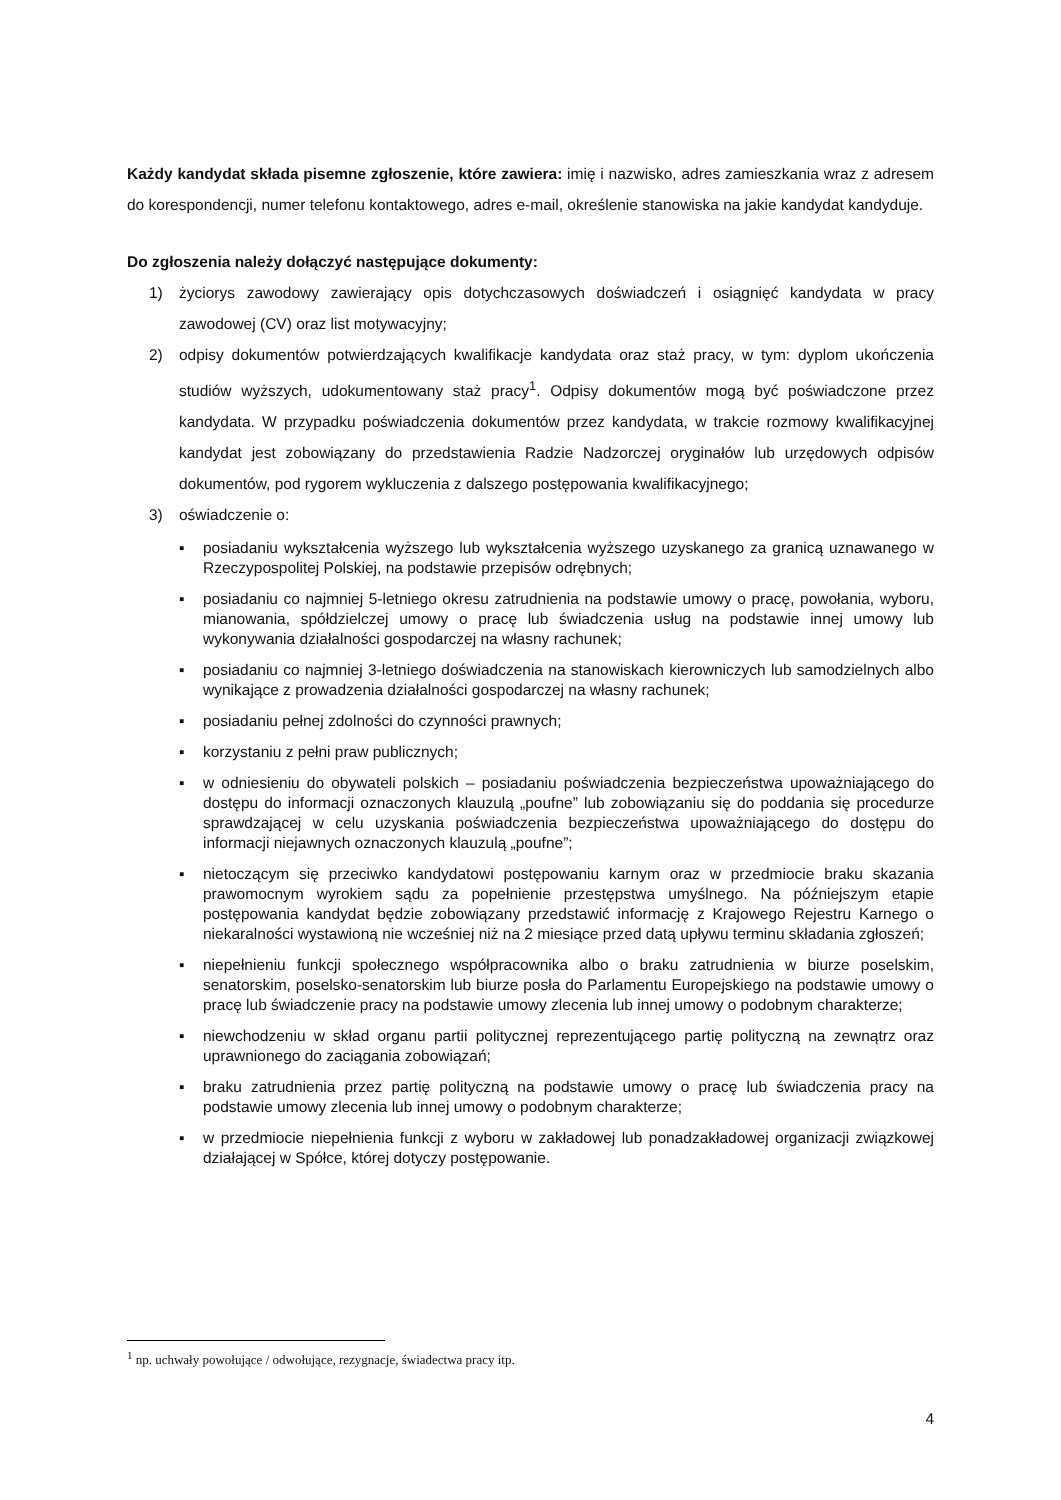Każdy kandydat składa pisemne zgłoszenie, które zawiera: imię i nazwisko, adres zamieszkania wraz z adresem do korespondencji, numer telefonu kontaktowego, adres e-mail, określenie stanowiska na jakie kandydat kandyduje.
Do zgłoszenia należy dołączyć następujące dokumenty:
1) życiorys zawodowy zawierający opis dotychczasowych doświadczeń i osiągnięć kandydata w pracy zawodowej (CV) oraz list motywacyjny;
2) odpisy dokumentów potwierdzających kwalifikacje kandydata oraz staż pracy, w tym: dyplom ukończenia studiów wyższych, udokumentowany staż pracy<sup>1</sup>. Odpisy dokumentów mogą być poświadczone przez kandydata. W przypadku poświadczenia dokumentów przez kandydata, w trakcie rozmowy kwalifikacyjnej kandydat jest zobowiązany do przedstawienia Radzie Nadzorczej oryginałów lub urzędowych odpisów dokumentów, pod rygorem wykluczenia z dalszego postępowania kwalifikacyjnego;
3) oświadczenie o:
▪ posiadaniu wykształcenia wyższego lub wykształcenia wyższego uzyskanego za granicą uznawanego w Rzeczypospolitej Polskiej, na podstawie przepisów odrębnych;
▪ posiadaniu co najmniej 5-letniego okresu zatrudnienia na podstawie umowy o pracę, powołania, wyboru, mianowania, spółdzielczej umowy o pracę lub świadczenia usług na podstawie innej umowy lub wykonywania działalności gospodarczej na własny rachunek;
▪ posiadaniu co najmniej 3-letniego doświadczenia na stanowiskach kierowniczych lub samodzielnych albo wynikające z prowadzenia działalności gospodarczej na własny rachunek;
▪ posiadaniu pełnej zdolności do czynności prawnych;
▪ korzystaniu z pełni praw publicznych;
▪ w odniesieniu do obywateli polskich – posiadaniu poświadczenia bezpieczeństwa upoważniającego do dostępu do informacji oznaczonych klauzulą „poufne” lub zobowiązaniu się do poddania się procedurze sprawdzającej w celu uzyskania poświadczenia bezpieczeństwa upoważniającego do dostępu do informacji niejawnych oznaczonych klauzulą „poufne”;
▪ nietoczącym się przeciwko kandydatowi postępowaniu karnym oraz w przedmiocie braku skazania prawomocnym wyrokiem sądu za popełnienie przestępstwa umyślnego. Na późniejszym etapie postępowania kandydat będzie zobowiązany przedstawić informację z Krajowego Rejestru Karnego o niekaralności wystawioną nie wcześniej niż na 2 miesiące przed datą upływu terminu składania zgłoszeń;
▪ niepełnieniu funkcji społecznego współpracownika albo o braku zatrudnienia w biurze poselskim, senatorskim, poselsko-senatorskim lub biurze posła do Parlamentu Europejskiego na podstawie umowy o pracę lub świadczenie pracy na podstawie umowy zlecenia lub innej umowy o podobnym charakterze;
▪ niewchodzeniu w skład organu partii politycznej reprezentującego partię polityczną na zewnątrz oraz uprawnionego do zaciągania zobowiązań;
▪ braku zatrudnienia przez partię polityczną na podstawie umowy o pracę lub świadczenia pracy na podstawie umowy zlecenia lub innej umowy o podobnym charakterze;
▪ w przedmiocie niepełnienia funkcji z wyboru w zakładowej lub ponadzakładowej organizacji związkowej działającej w Spółce, której dotyczy postępowanie.
<sup>1</sup> np. uchwały powołujące / odwołujące, rezygnacje, świadectwa pracy itp.
4